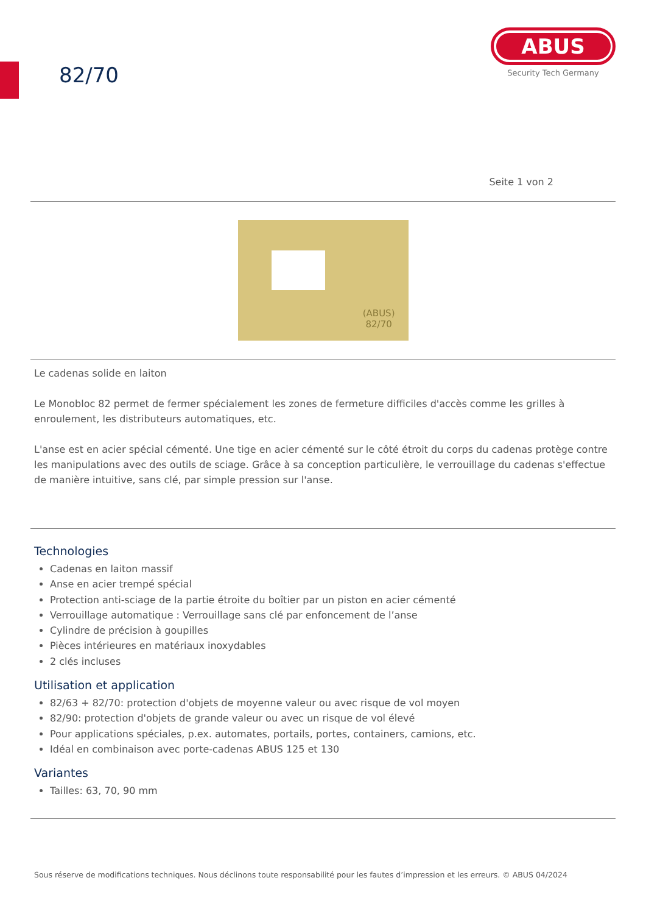82/70
ABUS
Security Tech Germany
Seite 1 von 2
(ABUS)
82/70
Le cadenas solide en laiton
Le Monobloc 82 permet de fermer spécialement les zones de fermeture difficiles d'accès comme les grilles à enroulement, les distributeurs automatiques, etc.
L'anse est en acier spécial cémenté. Une tige en acier cémenté sur le côté étroit du corps du cadenas protège contre les manipulations avec des outils de sciage. Grâce à sa conception particulière, le verrouillage du cadenas s'effectue de manière intuitive, sans clé, par simple pression sur l'anse.
Technologies
Cadenas en laiton massif
Anse en acier trempé spécial
Protection anti-sciage de la partie étroite du boîtier par un piston en acier cémenté
Verrouillage automatique : Verrouillage sans clé par enfoncement de l’anse
Cylindre de précision à goupilles
Pièces intérieures en matériaux inoxydables
2 clés incluses
Utilisation et application
82/63 + 82/70: protection d'objets de moyenne valeur ou avec risque de vol moyen
82/90: protection d'objets de grande valeur ou avec un risque de vol élevé
Pour applications spéciales, p.ex. automates, portails, portes, containers, camions, etc.
Idéal en combinaison avec porte-cadenas ABUS 125 et 130
Variantes
Tailles: 63, 70, 90 mm
Sous réserve de modifications techniques. Nous déclinons toute responsabilité pour les fautes d’impression et les erreurs. © ABUS 04/2024